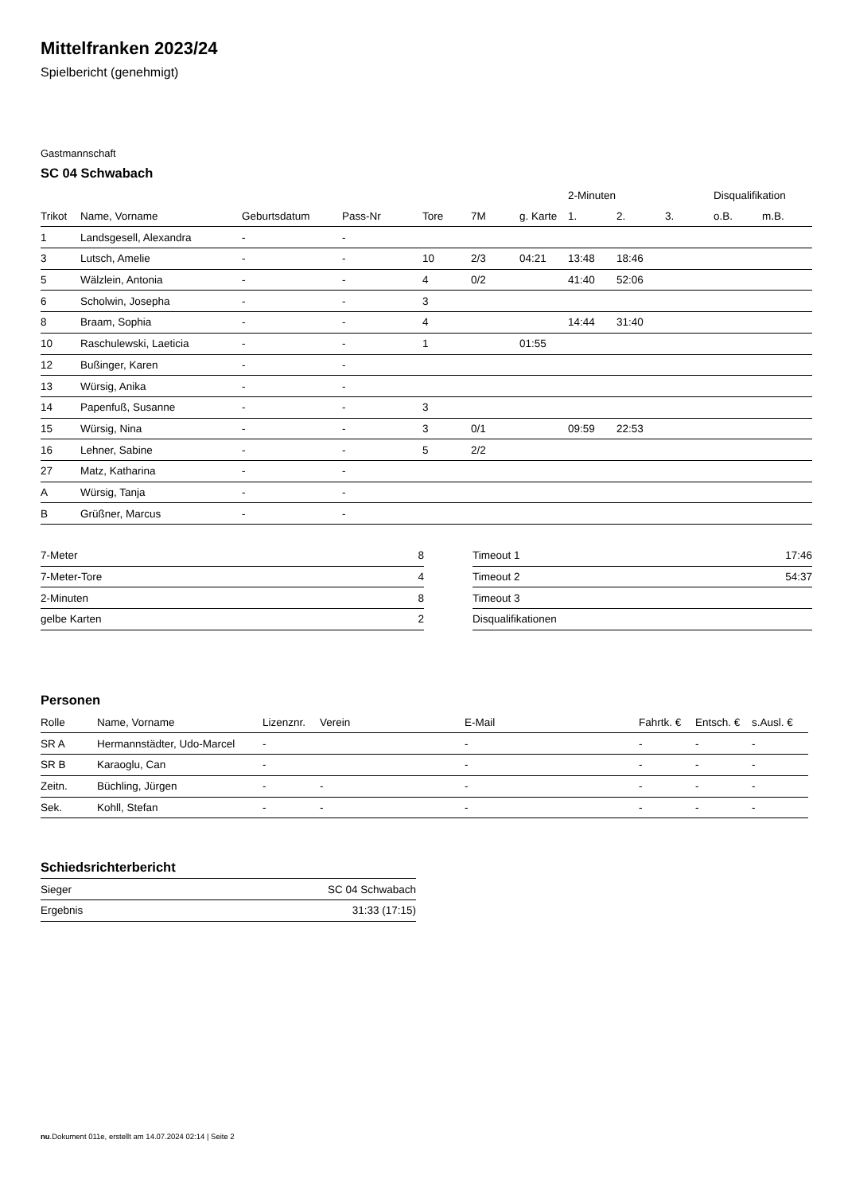Mittelfranken 2023/24
Spielbericht (genehmigt)
Gastmannschaft
SC 04 Schwabach
| | | | | | | | 2-Minuten | | | Disqualifikation | |
| --- | --- | --- | --- | --- | --- | --- | --- | --- | --- | --- | --- |
| Trikot | Name, Vorname | Geburtsdatum | Pass-Nr | Tore | 7M | g. Karte | 1. | 2. | 3. | o.B. | m.B. |
| 1 | Landsgesell, Alexandra | - | - | | | | | | | | |
| 3 | Lutsch, Amelie | - | - | 10 | 2/3 | 04:21 | 13:48 | 18:46 | | | |
| 5 | Wälzlein, Antonia | - | - | 4 | 0/2 | | 41:40 | 52:06 | | | |
| 6 | Scholwin, Josepha | - | - | 3 | | | | | | | |
| 8 | Braam, Sophia | - | - | 4 | | | 14:44 | 31:40 | | | |
| 10 | Raschulewski, Laeticia | - | - | 1 | | 01:55 | | | | | |
| 12 | Bußinger, Karen | - | - | | | | | | | | |
| 13 | Würsig, Anika | - | - | | | | | | | | |
| 14 | Papenfuß, Susanne | - | - | 3 | | | | | | | |
| 15 | Würsig, Nina | - | - | 3 | 0/1 | | 09:59 | 22:53 | | | |
| 16 | Lehner, Sabine | - | - | 5 | 2/2 | | | | | | |
| 27 | Matz, Katharina | - | - | | | | | | | | |
| A | Würsig, Tanja | - | - | | | | | | | | |
| B | Grüßner, Marcus | - | - | | | | | | | | |
| 7-Meter | 8 |
| 7-Meter-Tore | 4 |
| 2-Minuten | 8 |
| gelbe Karten | 2 |
| Timeout 1 | 17:46 |
| Timeout 2 | 54:37 |
| Timeout 3 | |
| Disqualifikationen | |
Personen
| Rolle | Name, Vorname | Lizenznr. | Verein | E-Mail | Fahrtk. € | Entsch. € | s.Ausl. € |
| --- | --- | --- | --- | --- | --- | --- | --- |
| SR A | Hermannstädter, Udo-Marcel | - | | - | - | - | - |
| SR B | Karaoglu, Can | - | | - | - | - | - |
| Zeitn. | Büchling, Jürgen | - | - | - | - | - | - |
| Sek. | Kohll, Stefan | - | - | - | - | - | - |
Schiedsrichterbericht
| Sieger | SC 04 Schwabach |
| Ergebnis | 31:33 (17:15) |
nu.Dokument 011e, erstellt am 14.07.2024 02:14 | Seite 2